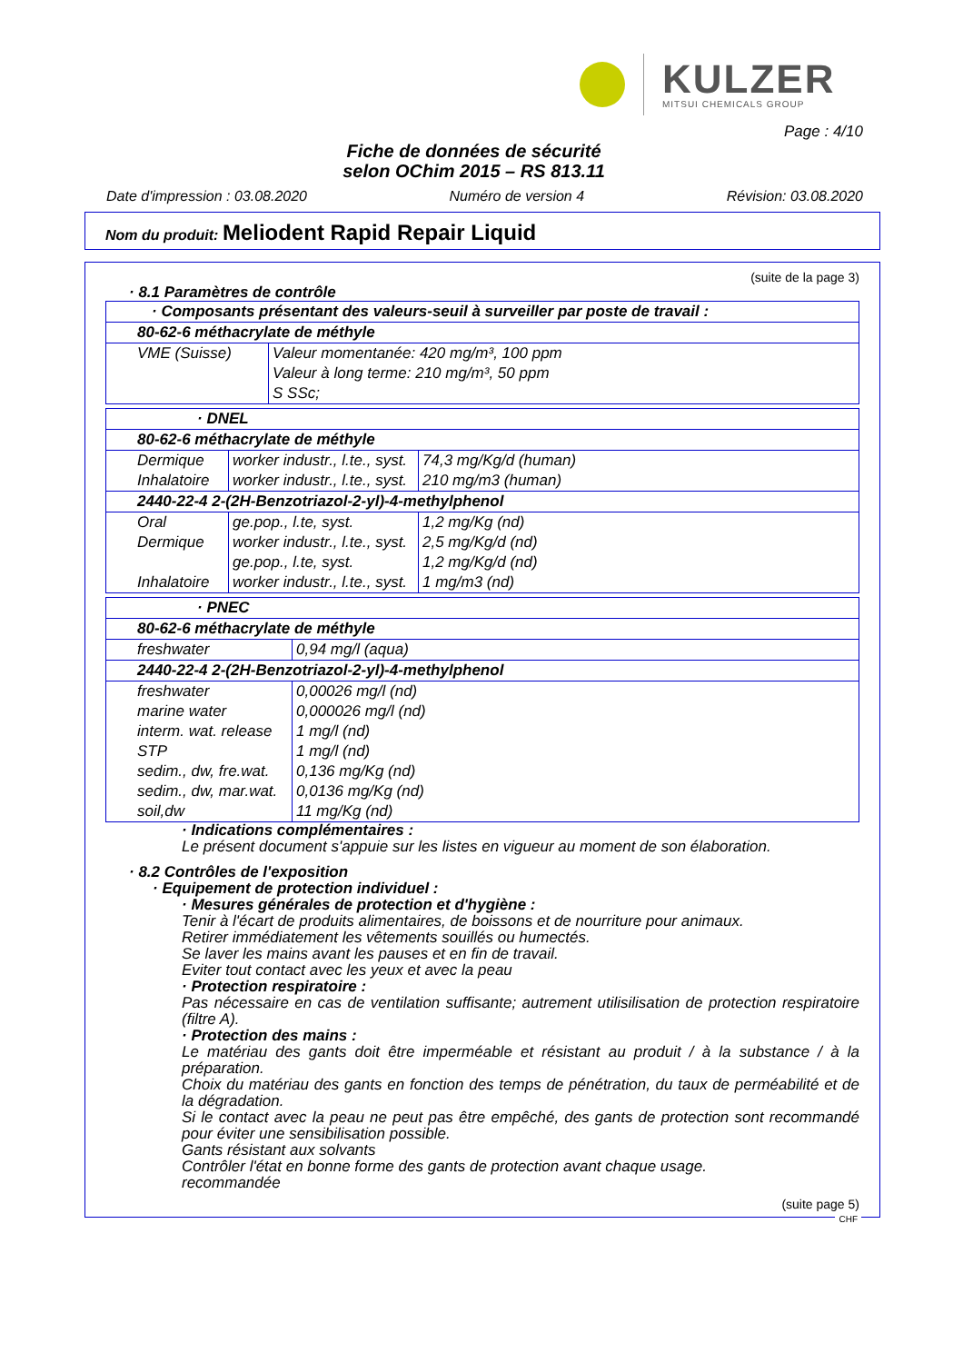KULZER
MITSUI CHEMICALS GROUP
Page : 4/10
Fiche de données de sécurité
selon OChim 2015 – RS 813.11
Date d'impression : 03.08.2020 Numéro de version 4 Révision: 03.08.2020
Nom du produit: Meliodent Rapid Repair Liquid
(suite de la page 3)
· 8.1 Paramètres de contrôle
| · Composants présentant des valeurs-seuil à surveiller par poste de travail : | |
| --- | --- |
| 80-62-6 méthacrylate de méthyle | |
| VME (Suisse) | Valeur momentanée: 420 mg/m³, 100 ppm Valeur à long terme: 210 mg/m³, 50 ppm S SSc; |
| · DNEL | | |
| --- | --- | --- |
| 80-62-6 méthacrylate de méthyle | | |
| Dermique Inhalatoire | worker industr., l.te., syst. worker industr., l.te., syst. | 74,3 mg/Kg/d (human) 210 mg/m3 (human) |
| 2440-22-4 2-(2H-Benzotriazol-2-yl)-4-methylphenol | | |
| Oral Dermique Inhalatoire | ge.pop., l.te, syst. worker industr., l.te., syst. ge.pop., l.te, syst. worker industr., l.te., syst. | 1,2 mg/Kg (nd) 2,5 mg/Kg/d (nd) 1,2 mg/Kg/d (nd) 1 mg/m3 (nd) |
| · PNEC | |
| --- | --- |
| 80-62-6 méthacrylate de méthyle | |
| freshwater | 0,94 mg/l (aqua) |
| 2440-22-4 2-(2H-Benzotriazol-2-yl)-4-methylphenol | |
| freshwater marine water interm. wat. release STP sedim., dw, fre.wat. sedim., dw, mar.wat. soil,dw | 0,00026 mg/l (nd) 0,000026 mg/l (nd) 1 mg/l (nd) 1 mg/l (nd) 0,136 mg/Kg (nd) 0,0136 mg/Kg (nd) 11 mg/Kg (nd) |
· Indications complémentaires :
Le présent document s'appuie sur les listes en vigueur au moment de son élaboration.
· 8.2 Contrôles de l'exposition
· Equipement de protection individuel :
· Mesures générales de protection et d'hygiène :
Tenir à l'écart de produits alimentaires, de boissons et de nourriture pour animaux.
Retirer immédiatement les vêtements souillés ou humectés.
Se laver les mains avant les pauses et en fin de travail.
Eviter tout contact avec les yeux et avec la peau
· Protection respiratoire :
Pas nécessaire en cas de ventilation suffisante; autrement utilisilisation de protection respiratoire (filtre A).
· Protection des mains :
Le matériau des gants doit être imperméable et résistant au produit / à la substance / à la préparation.
Choix du matériau des gants en fonction des temps de pénétration, du taux de perméabilité et de la dégradation.
Si le contact avec la peau ne peut pas être empêché, des gants de protection sont recommandé pour éviter une sensibilisation possible.
Gants résistant aux solvants
Contrôler l'état en bonne forme des gants de protection avant chaque usage.
recommandée
(suite page 5)
CHF